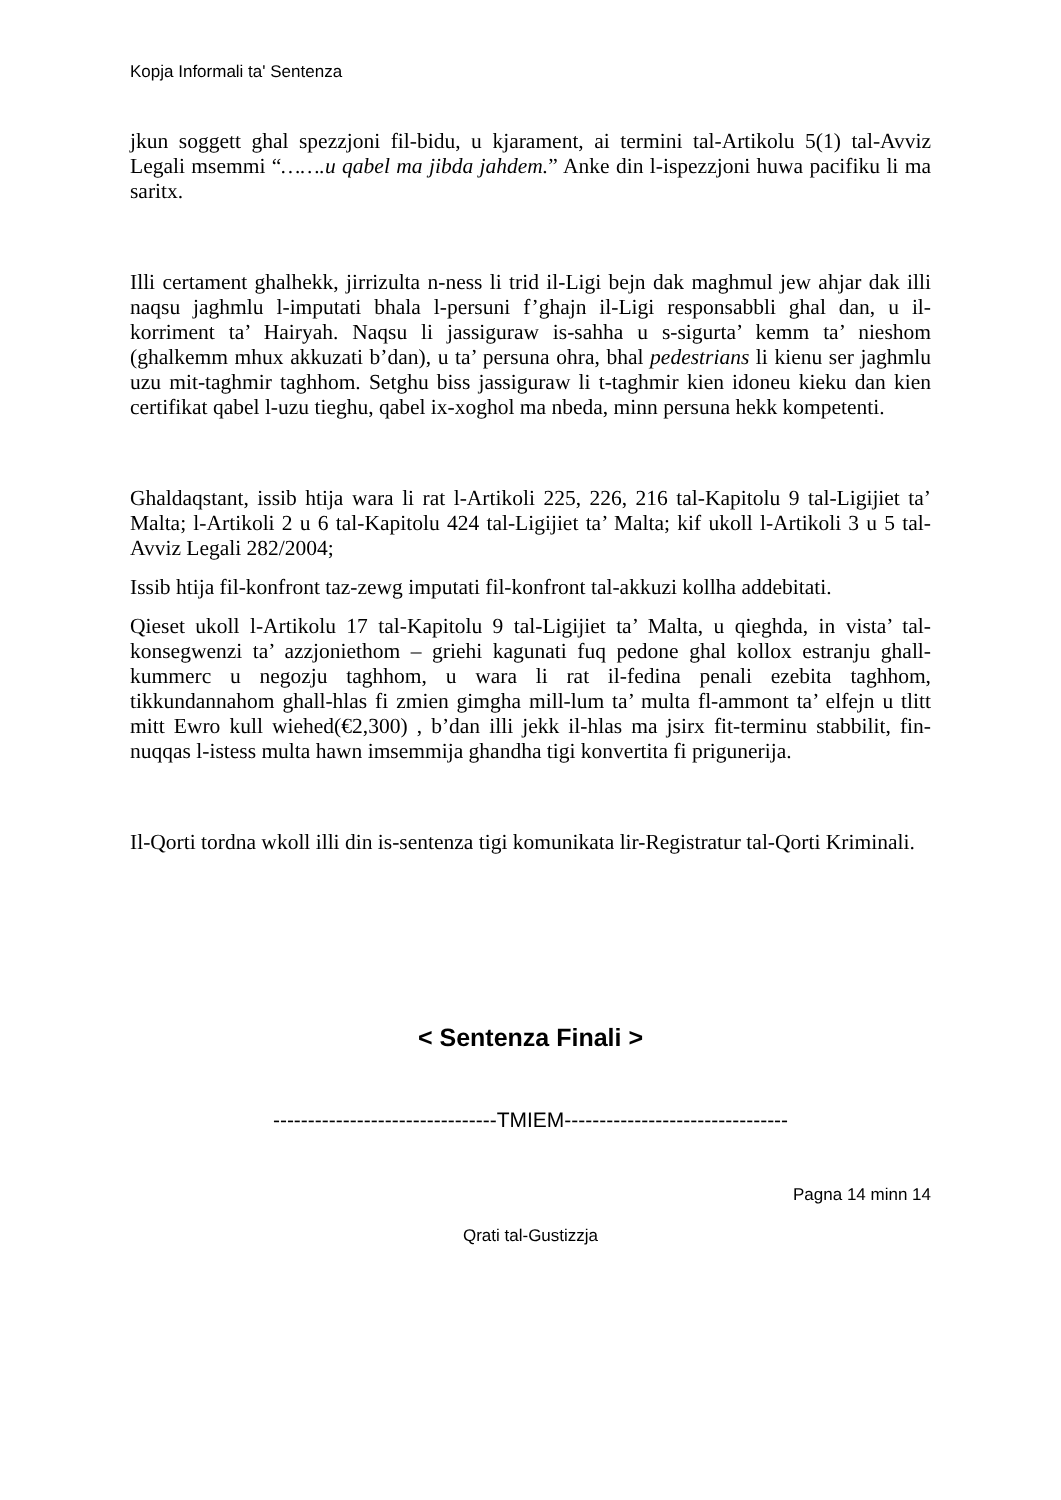Kopja Informali ta' Sentenza
jkun soggett ghal spezzjoni fil-bidu, u kjarament, ai termini tal-Artikolu 5(1) tal-Avviz Legali msemmi “…….u qabel ma jibda jahdem.” Anke din l-ispezzjoni huwa pacifiku li ma saritx.
Illi certament ghalhekk, jirrizulta n-ness li trid il-Ligi bejn dak maghmul jew ahjar dak illi naqsu jaghmlu l-imputati bhala l-persuni f’ghajn il-Ligi responsabbli ghal dan, u il-korriment ta’ Hairyah. Naqsu li jassiguraw is-sahha u s-sigurta’ kemm ta’ nieshom (ghalkemm mhux akkuzati b’dan), u ta’ persuna ohra, bhal pedestrians li kienu ser jaghmlu uzu mit-taghmir taghhom. Setghu biss jassiguraw li t-taghmir kien idoneu kieku dan kien certifikat qabel l-uzu tieghu, qabel ix-xoghol ma nbeda, minn persuna hekk kompetenti.
Ghaldaqstant, issib htija wara li rat l-Artikoli 225, 226, 216 tal-Kapitolu 9 tal-Ligijiet ta’ Malta; l-Artikoli 2 u 6 tal-Kapitolu 424 tal-Ligijiet ta’ Malta; kif ukoll l-Artikoli 3 u 5 tal-Avviz Legali 282/2004;
Issib htija fil-konfront taz-zewg imputati fil-konfront tal-akkuzi kollha addebitati.
Qieset ukoll l-Artikolu 17 tal-Kapitolu 9 tal-Ligijiet ta’ Malta, u qieghda, in vista’ tal-konsegwenzi ta’ azzjoniethom – griehi kagunati fuq pedone ghal kollox estranju ghall-kummerc u negozju taghhom, u wara li rat il-fedina penali ezebita taghhom, tikkundannahom ghall-hlas fi zmien gimgha mill-lum ta’ multa fl-ammont ta’ elfejn u tlitt mitt Ewro kull wiehed(€2,300) , b’dan illi jekk il-hlas ma jsirx fit-terminu stabbilit, fin-nuqqas l-istess multa hawn imsemmija ghandha tigi konvertita fi prigunerija.
Il-Qorti tordna wkoll illi din is-sentenza tigi komunikata lir-Registratur tal-Qorti Kriminali.
< Sentenza Finali >
--------------------------------TMIEM--------------------------------
Pagna 14 minn 14
Qrati tal-Gustizzja